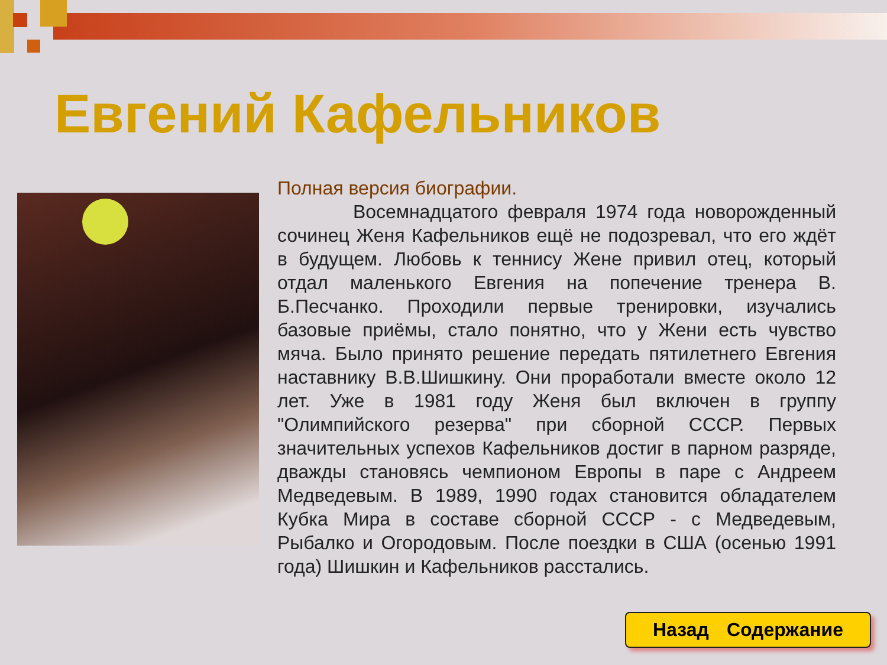Евгений Кафельников
Полная версия биографии.
Восемнадцатого февраля 1974 года новорожденный сочинец Женя Кафельников ещё не подозревал, что его ждёт в будущем. Любовь к теннису Жене привил отец, который отдал маленького Евгения на попечение тренера В. Б.Песчанко. Проходили первые тренировки, изучались базовые приёмы, стало понятно, что у Жени есть чувство мяча. Было принято решение передать пятилетнего Евгения наставнику В.В.Шишкину. Они проработали вместе около 12 лет. Уже в 1981 году Женя был включен в группу "Олимпийского резерва" при сборной СССР. Первых значительных успехов Кафельников достиг в парном разряде, дважды становясь чемпионом Европы в паре с Андреем Медведевым. В 1989, 1990 годах становится обладателем Кубка Мира в составе сборной СССР - с Медведевым, Рыбалко и Огородовым. После поездки в США (осенью 1991 года) Шишкин и Кафельников расстались.
Назад Содержание